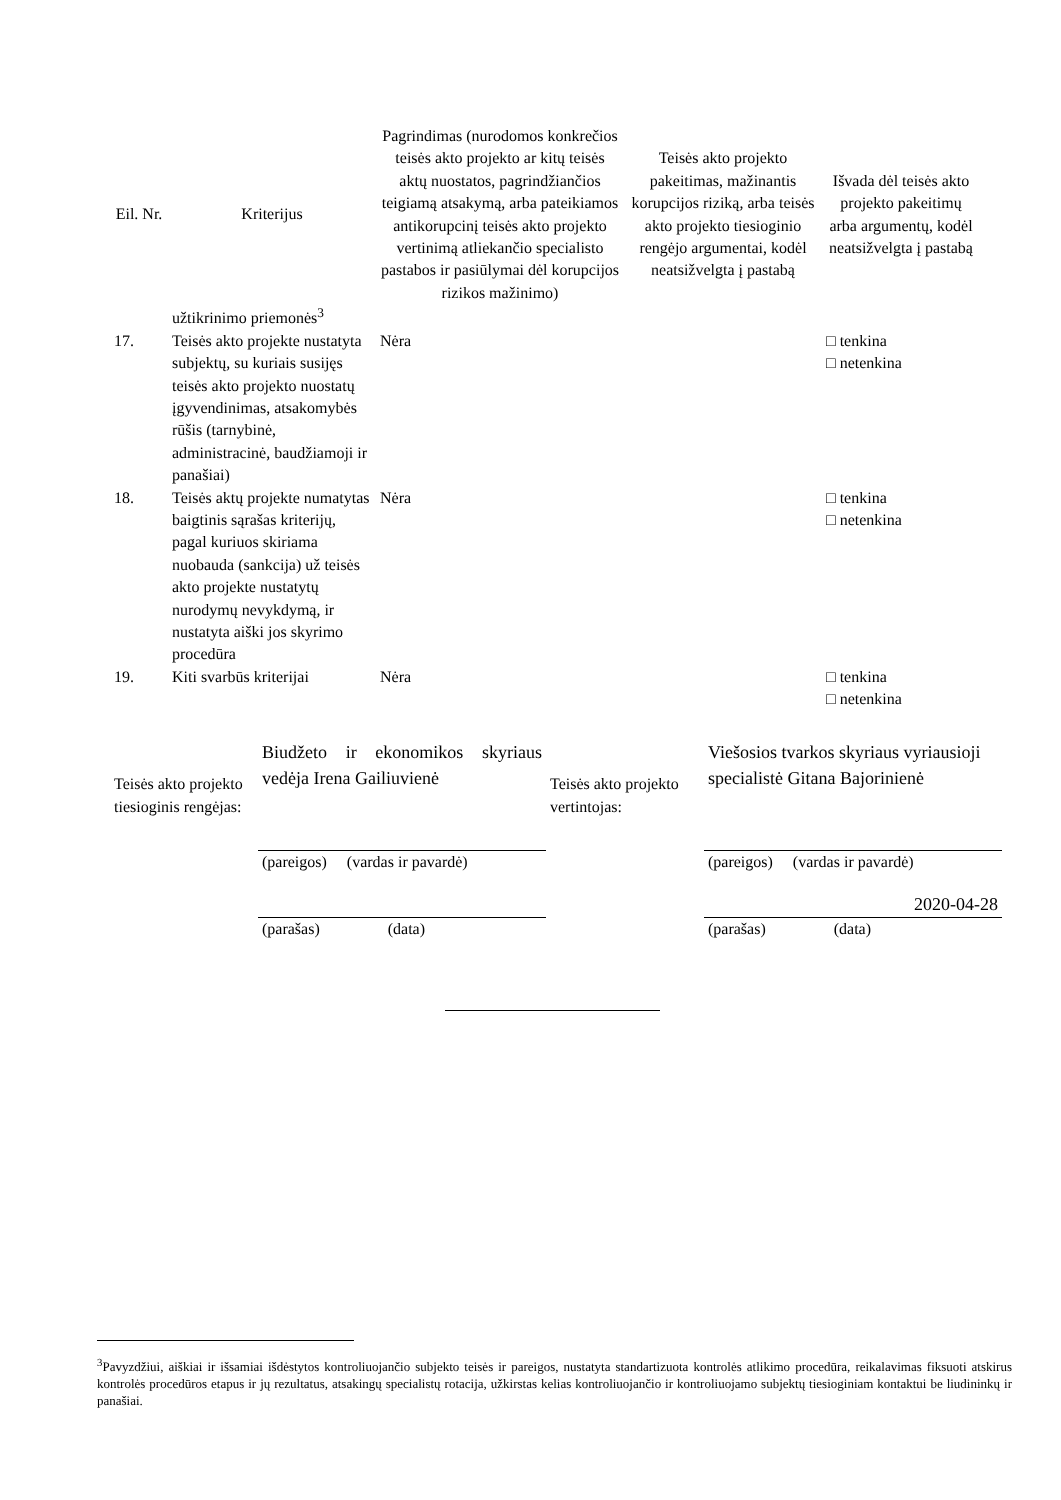| Eil. Nr. | Kriterijus | Pagrindimas (nurodomos konkrečios teisės akto projekto ar kitų teisės aktų nuostatos, pagrindžiančios teigiamą atsakymą, arba pateikiamos antikorupcinį teisės akto projekto vertinimą atliekančio specialisto pastabos ir pasiūlymai dėl korupcijos rizikos mažinimo) | Teisės akto projekto pakeitimas, mažinantis korupcijos riziką, arba teisės akto projekto tiesioginio rengėjo argumentai, kodėl neatsižvelgta į pastabą | Išvada dėl teisės akto projekto pakeitimų arba argumentų, kodėl neatsižvelgta į pastabą |
| --- | --- | --- | --- | --- |
| | užtikrinimo priemonės<sup>3</sup> | | | |
| 17. | Teisės akto projekte nustatyta subjektų, su kuriais susijęs teisės akto projekto nuostatų įgyvendinimas, atsakomybės rūšis (tarnybinė, administracinė, baudžiamoji ir panašiai) | Nėra | | □ tenkina □ netenkina |
| 18. | Teisės aktų projekte numatytas baigtinis sąrašas kriterijų, pagal kuriuos skiriama nuobauda (sankcija) už teisės akto projekte nustatytų nurodymų nevykdymą, ir nustatyta aiški jos skyrimo procedūra | Nėra | | □ tenkina □ netenkina |
| 19. | Kiti svarbūs kriterijai | Nėra | | □ tenkina □ netenkina |
| Teisės akto projekto tiesioginis rengėjas: | Biudžeto ir ekonomikos skyriaus vedėja Irena Gailiuvienė | Teisės akto projekto vertintojas: | Viešosios tvarkos skyriaus vyriausioji specialistė Gitana Bajorinienė |
| | (pareigos) (vardas ir pavardė) | | (pareigos) (vardas ir pavardė) 2020-04-28 |
| | (parašas) (data) | | (parašas) (data) |
<sup>3</sup> Pavyzdžiui, aiškiai ir išsamiai išdėstytos kontroliuojančio subjekto teisės ir pareigos, nustatyta standartizuota kontrolės atlikimo procedūra, reikalavimas fiksuoti atskirus kontrolės procedūros etapus ir jų rezultatus, atsakingų specialistų rotacija, užkirstas kelias kontroliuojančio ir kontroliuojamo subjektų tiesioginiam kontaktui be liudininkų ir panašiai.